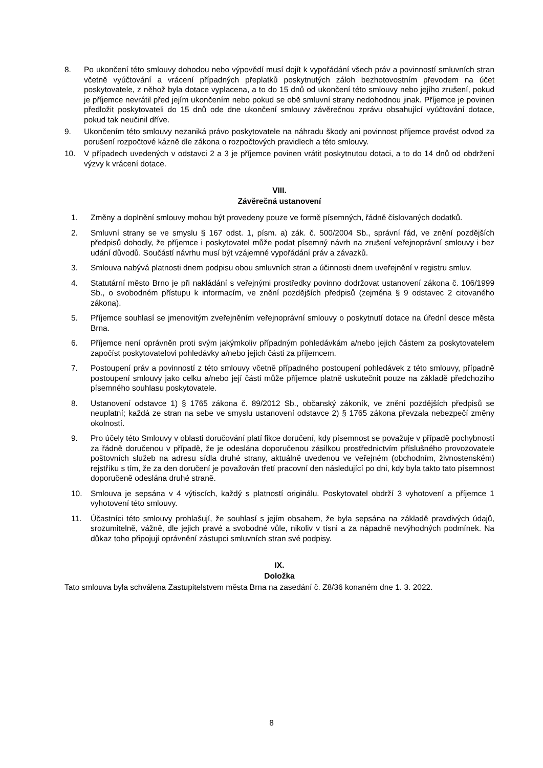8. Po ukončení této smlouvy dohodou nebo výpovědí musí dojít k vypořádání všech práv a povinností smluvních stran včetně vyúčtování a vrácení případných přeplatků poskytnutých záloh bezhotovostním převodem na účet poskytovatele, z něhož byla dotace vyplacena, a to do 15 dnů od ukončení této smlouvy nebo jejího zrušení, pokud je příjemce nevrátil před jejím ukončením nebo pokud se obě smluvní strany nedohodnou jinak. Příjemce je povinen předložit poskytovateli do 15 dnů ode dne ukončení smlouvy závěrečnou zprávu obsahující vyúčtování dotace, pokud tak neučinil dříve.
9. Ukončením této smlouvy nezaniká právo poskytovatele na náhradu škody ani povinnost příjemce provést odvod za porušení rozpočtové kázně dle zákona o rozpočtových pravidlech a této smlouvy.
10. V případech uvedených v odstavci 2 a 3 je příjemce povinen vrátit poskytnutou dotaci, a to do 14 dnů od obdržení výzvy k vrácení dotace.
VIII.
Závěrečná ustanovení
1. Změny a doplnění smlouvy mohou být provedeny pouze ve formě písemných, řádně číslovaných dodatků.
2. Smluvní strany se ve smyslu § 167 odst. 1, písm. a) zák. č. 500/2004 Sb., správní řád, ve znění pozdějších předpisů dohodly, že příjemce i poskytovatel může podat písemný návrh na zrušení veřejnoprávní smlouvy i bez udání důvodů. Součástí návrhu musí být vzájemné vypořádání práv a závazků.
3. Smlouva nabývá platnosti dnem podpisu obou smluvních stran a účinnosti dnem uveřejnění v registru smluv.
4. Statutární město Brno je při nakládání s veřejnými prostředky povinno dodržovat ustanovení zákona č. 106/1999 Sb., o svobodném přístupu k informacím, ve znění pozdějších předpisů (zejména § 9 odstavec 2 citovaného zákona).
5. Příjemce souhlasí se jmenovitým zveřejněním veřejnoprávní smlouvy o poskytnutí dotace na úřední desce města Brna.
6. Příjemce není oprávněn proti svým jakýmkoliv případným pohledávkám a/nebo jejich částem za poskytovatelem započíst poskytovatelovi pohledávky a/nebo jejich části za příjemcem.
7. Postoupení práv a povinností z této smlouvy včetně případného postoupení pohledávek z této smlouvy, případně postoupení smlouvy jako celku a/nebo její části může příjemce platně uskutečnit pouze na základě předchozího písemného souhlasu poskytovatele.
8. Ustanovení odstavce 1) § 1765 zákona č. 89/2012 Sb., občanský zákoník, ve znění pozdějších předpisů se neuplatní; každá ze stran na sebe ve smyslu ustanovení odstavce 2) § 1765 zákona převzala nebezpečí změny okolností.
9. Pro účely této Smlouvy v oblasti doručování platí fikce doručení, kdy písemnost se považuje v případě pochybností za řádně doručenou v případě, že je odeslána doporučenou zásilkou prostřednictvím příslušného provozovatele poštovních služeb na adresu sídla druhé strany, aktuálně uvedenou ve veřejném (obchodním, živnostenském) rejstříku s tím, že za den doručení je považován třetí pracovní den následující po dni, kdy byla takto tato písemnost doporučeně odeslána druhé straně.
10. Smlouva je sepsána v 4 výtiscích, každý s platností originálu. Poskytovatel obdrží 3 vyhotovení a příjemce 1 vyhotovení této smlouvy.
11. Účastníci této smlouvy prohlašují, že souhlasí s jejím obsahem, že byla sepsána na základě pravdivých údajů, srozumitelně, vážně, dle jejich pravé a svobodné vůle, nikoliv v tísni a za nápadně nevýhodných podmínek. Na důkaz toho připojují oprávnění zástupci smluvních stran své podpisy.
IX.
Doložka
Tato smlouva byla schválena Zastupitelstvem města Brna na zasedání č. Z8/36 konaném dne 1. 3. 2022.
8